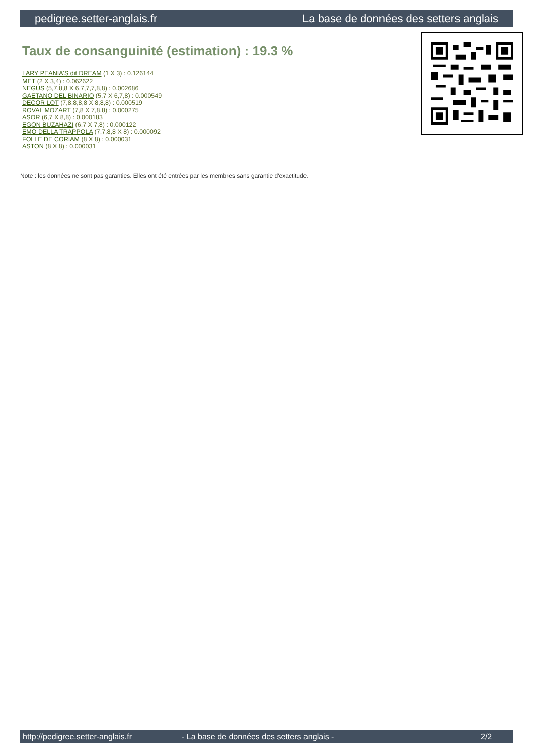pedigree.setter-anglais.fr La base de données des setters anglais
Taux de consanguinité (estimation) : 19.3 %
LARY PEANIA'S dit DREAM (1 X 3) : 0.126144
MET (2 X 3,4) : 0.062622
NEGUS (5,7,8,8 X 6,7,7,7,8,8) : 0.002686
GAETANO DEL BINARIO (5,7 X 6,7,8) : 0.000549
DECOR LOT (7,8,8,8,8 X 8,8,8) : 0.000519
ROVAL MOZART (7,8 X 7,8,8) : 0.000275
ASOR (6,7 X 8,8) : 0.000183
EGON BUZAHAZI (6,7 X 7,8) : 0.000122
EMO DELLA TRAPPOLA (7,7,8,8 X 8) : 0.000092
FOLLE DE CORIAM (8 X 8) : 0.000031
ASTON (8 X 8) : 0.000031
Note : les données ne sont pas garanties. Elles ont été entrées par les membres sans garantie d'exactitude.
http://pedigree.setter-anglais.fr - La base de données des setters anglais - 2/2